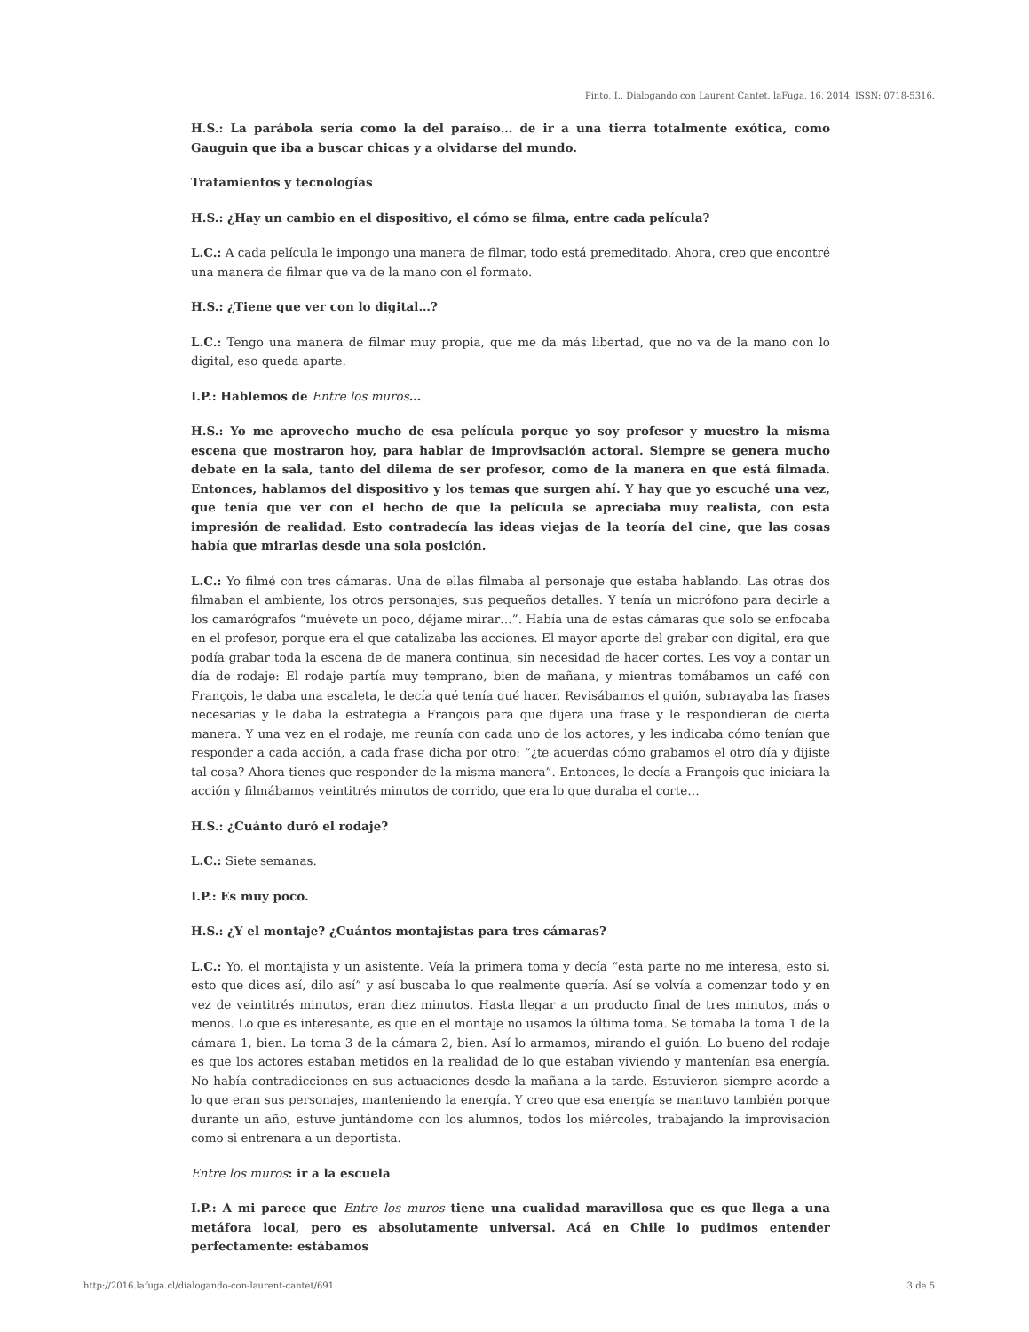Pinto, I.. Dialogando con Laurent Cantet. laFuga, 16, 2014, ISSN: 0718-5316.
H.S.: La parábola sería como la del paraíso… de ir a una tierra totalmente exótica, como Gauguin que iba a buscar chicas y a olvidarse del mundo.
Tratamientos y tecnologías
H.S.: ¿Hay un cambio en el dispositivo, el cómo se filma, entre cada película?
L.C.: A cada película le impongo una manera de filmar, todo está premeditado. Ahora, creo que encontré una manera de filmar que va de la mano con el formato.
H.S.: ¿Tiene que ver con lo digital…?
L.C.: Tengo una manera de filmar muy propia, que me da más libertad, que no va de la mano con lo digital, eso queda aparte.
I.P.: Hablemos de Entre los muros…
H.S.: Yo me aprovecho mucho de esa película porque yo soy profesor y muestro la misma escena que mostraron hoy, para hablar de improvisación actoral. Siempre se genera mucho debate en la sala, tanto del dilema de ser profesor, como de la manera en que está filmada. Entonces, hablamos del dispositivo y los temas que surgen ahí. Y hay que yo escuché una vez, que tenía que ver con el hecho de que la película se apreciaba muy realista, con esta impresión de realidad. Esto contradecía las ideas viejas de la teoría del cine, que las cosas había que mirarlas desde una sola posición.
L.C.: Yo filmé con tres cámaras. Una de ellas filmaba al personaje que estaba hablando. Las otras dos filmaban el ambiente, los otros personajes, sus pequeños detalles. Y tenía un micrófono para decirle a los camarógrafos “muévete un poco, déjame mirar…”. Había una de estas cámaras que solo se enfocaba en el profesor, porque era el que catalizaba las acciones. El mayor aporte del grabar con digital, era que podía grabar toda la escena de de manera continua, sin necesidad de hacer cortes. Les voy a contar un día de rodaje: El rodaje partía muy temprano, bien de mañana, y mientras tomábamos un café con François, le daba una escaleta, le decía qué tenía qué hacer. Revisábamos el guión, subrayaba las frases necesarias y le daba la estrategia a François para que dijera una frase y le respondieran de cierta manera. Y una vez en el rodaje, me reunía con cada uno de los actores, y les indicaba cómo tenían que responder a cada acción, a cada frase dicha por otro: “¿te acuerdas cómo grabamos el otro día y dijiste tal cosa? Ahora tienes que responder de la misma manera”. Entonces, le decía a François que iniciara la acción y filmábamos veintitrés minutos de corrido, que era lo que duraba el corte…
H.S.: ¿Cuánto duró el rodaje?
L.C.: Siete semanas.
I.P.: Es muy poco.
H.S.: ¿Y el montaje? ¿Cuántos montajistas para tres cámaras?
L.C.: Yo, el montajista y un asistente. Veía la primera toma y decía “esta parte no me interesa, esto si, esto que dices así, dilo así” y así buscaba lo que realmente quería. Así se volvía a comenzar todo y en vez de veintitrés minutos, eran diez minutos. Hasta llegar a un producto final de tres minutos, más o menos. Lo que es interesante, es que en el montaje no usamos la última toma. Se tomaba la toma 1 de la cámara 1, bien. La toma 3 de la cámara 2, bien. Así lo armamos, mirando el guión. Lo bueno del rodaje es que los actores estaban metidos en la realidad de lo que estaban viviendo y mantenían esa energía. No había contradicciones en sus actuaciones desde la mañana a la tarde. Estuvieron siempre acorde a lo que eran sus personajes, manteniendo la energía. Y creo que esa energía se mantuvo también porque durante un año, estuve juntándome con los alumnos, todos los miércoles, trabajando la improvisación como si entrenara a un deportista.
Entre los muros: ir a la escuela
I.P.: A mi parece que Entre los muros tiene una cualidad maravillosa que es que llega a una metáfora local, pero es absolutamente universal. Acá en Chile lo pudimos entender perfectamente: estábamos
http://2016.lafuga.cl/dialogando-con-laurent-cantet/691 3 de 5